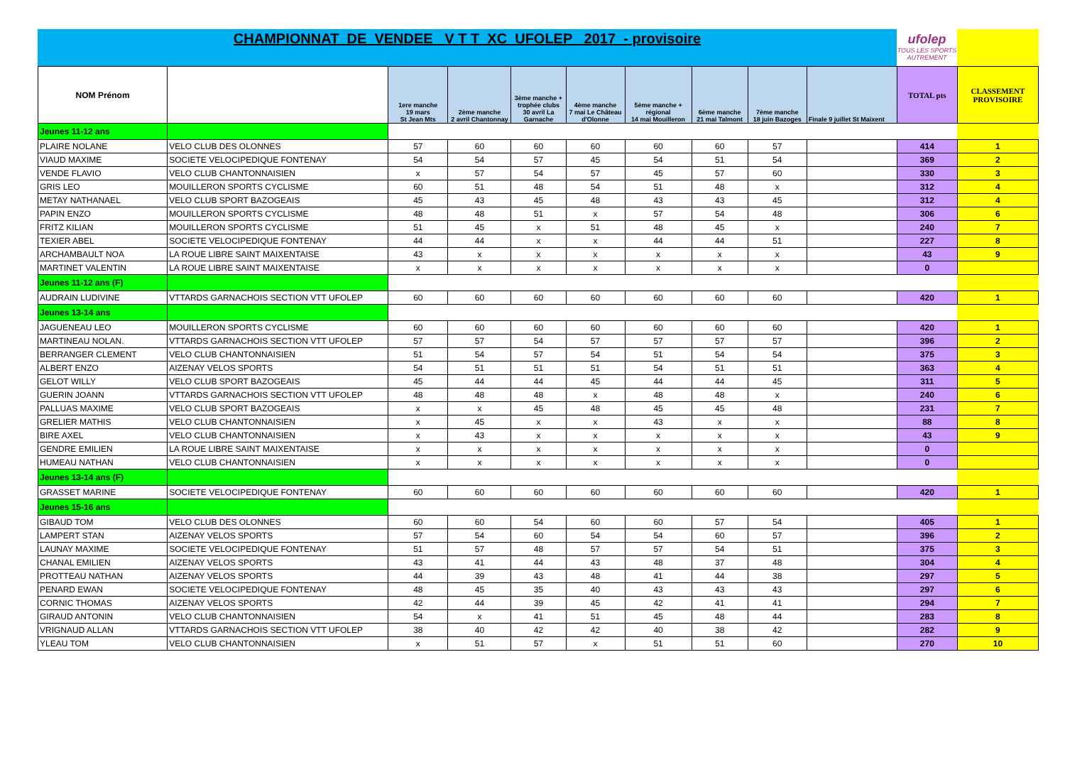CHAMPIONNAT DE VENDEE V T T XC UFOLEP 2017 - provisoire ufolep
TOUS LES SPORTS AUTREMENT
| NOM Prénom | | 1ere manche 19 mars St Jean Mts | 2ème manche 2 avril Chantonnay | 3ème manche + trophée clubs 30 avril La Garnache | 4ème manche 7 mai Le Château d'Olonne | 5ème manche + régional 14 mai Mouilleron | 6ème manche 21 mai Talmont | 7ème manche 18 juin Bazoges | Finale 9 juillet St Maixent | TOTAL pts | CLASSEMENT PROVISOIRE |
| --- | --- | --- | --- | --- | --- | --- | --- | --- | --- | --- | --- |
| Jeunes 11-12 ans | | | | | | | | | | | |
| PLAIRE NOLANE | VELO CLUB DES OLONNES | 57 | 60 | 60 | 60 | 60 | 60 | 57 | | 414 | 1 |
| VIAUD MAXIME | SOCIETE VELOCIPEDIQUE FONTENAY | 54 | 54 | 57 | 45 | 54 | 51 | 54 | | 369 | 2 |
| VENDE FLAVIO | VELO CLUB CHANTONNAISIEN | x | 57 | 54 | 57 | 45 | 57 | 60 | | 330 | 3 |
| GRIS LEO | MOUILLERON SPORTS CYCLISME | 60 | 51 | 48 | 54 | 51 | 48 | x | | 312 | 4 |
| METAY NATHANAEL | VELO CLUB SPORT BAZOGEAIS | 45 | 43 | 45 | 48 | 43 | 43 | 45 | | 312 | 4 |
| PAPIN ENZO | MOUILLERON SPORTS CYCLISME | 48 | 48 | 51 | x | 57 | 54 | 48 | | 306 | 6 |
| FRITZ KILIAN | MOUILLERON SPORTS CYCLISME | 51 | 45 | x | 51 | 48 | 45 | x | | 240 | 7 |
| TEXIER ABEL | SOCIETE VELOCIPEDIQUE FONTENAY | 44 | 44 | x | x | 44 | 44 | 51 | | 227 | 8 |
| ARCHAMBAULT NOA | LA ROUE LIBRE SAINT MAIXENTAISE | 43 | x | x | x | x | x | x | | 43 | 9 |
| MARTINET VALENTIN | LA ROUE LIBRE SAINT MAIXENTAISE | x | x | x | x | x | x | x | | 0 | |
| Jeunes 11-12 ans (F) | | | | | | | | | | | |
| AUDRAIN LUDIVINE | VTTARDS GARNACHOIS SECTION VTT UFOLEP | 60 | 60 | 60 | 60 | 60 | 60 | 60 | | 420 | 1 |
| Jeunes 13-14 ans | | | | | | | | | | | |
| JAGUENEAU LEO | MOUILLERON SPORTS CYCLISME | 60 | 60 | 60 | 60 | 60 | 60 | 60 | | 420 | 1 |
| MARTINEAU NOLAN. | VTTARDS GARNACHOIS SECTION VTT UFOLEP | 57 | 57 | 54 | 57 | 57 | 57 | 57 | | 396 | 2 |
| BERRANGER CLEMENT | VELO CLUB CHANTONNAISIEN | 51 | 54 | 57 | 54 | 51 | 54 | 54 | | 375 | 3 |
| ALBERT ENZO | AIZENAY VELOS SPORTS | 54 | 51 | 51 | 51 | 54 | 51 | 51 | | 363 | 4 |
| GELOT WILLY | VELO CLUB SPORT BAZOGEAIS | 45 | 44 | 44 | 45 | 44 | 44 | 45 | | 311 | 5 |
| GUERIN JOANN | VTTARDS GARNACHOIS SECTION VTT UFOLEP | 48 | 48 | 48 | x | 48 | 48 | x | | 240 | 6 |
| PALLUAS MAXIME | VELO CLUB SPORT BAZOGEAIS | x | x | 45 | 48 | 45 | 45 | 48 | | 231 | 7 |
| GRELIER MATHIS | VELO CLUB CHANTONNAISIEN | x | 45 | x | x | 43 | x | x | | 88 | 8 |
| BIRE AXEL | VELO CLUB CHANTONNAISIEN | x | 43 | x | x | x | x | x | | 43 | 9 |
| GENDRE EMILIEN | LA ROUE LIBRE SAINT MAIXENTAISE | x | x | x | x | x | x | x | | 0 | |
| HUMEAU NATHAN | VELO CLUB CHANTONNAISIEN | x | x | x | x | x | x | x | | 0 | |
| Jeunes 13-14 ans (F) | | | | | | | | | | | |
| GRASSET MARINE | SOCIETE VELOCIPEDIQUE FONTENAY | 60 | 60 | 60 | 60 | 60 | 60 | 60 | | 420 | 1 |
| Jeunes 15-16 ans | | | | | | | | | | | |
| GIBAUD TOM | VELO CLUB DES OLONNES | 60 | 60 | 54 | 60 | 60 | 57 | 54 | | 405 | 1 |
| LAMPERT STAN | AIZENAY VELOS SPORTS | 57 | 54 | 60 | 54 | 54 | 60 | 57 | | 396 | 2 |
| LAUNAY MAXIME | SOCIETE VELOCIPEDIQUE FONTENAY | 51 | 57 | 48 | 57 | 57 | 54 | 51 | | 375 | 3 |
| CHANAL EMILIEN | AIZENAY VELOS SPORTS | 43 | 41 | 44 | 43 | 48 | 37 | 48 | | 304 | 4 |
| PROTTEAU NATHAN | AIZENAY VELOS SPORTS | 44 | 39 | 43 | 48 | 41 | 44 | 38 | | 297 | 5 |
| PENARD EWAN | SOCIETE VELOCIPEDIQUE FONTENAY | 48 | 45 | 35 | 40 | 43 | 43 | 43 | | 297 | 6 |
| CORNIC THOMAS | AIZENAY VELOS SPORTS | 42 | 44 | 39 | 45 | 42 | 41 | 41 | | 294 | 7 |
| GIRAUD ANTONIN | VELO CLUB CHANTONNAISIEN | 54 | x | 41 | 51 | 45 | 48 | 44 | | 283 | 8 |
| VRIGNAUD ALLAN | VTTARDS GARNACHOIS SECTION VTT UFOLEP | 38 | 40 | 42 | 42 | 40 | 38 | 42 | | 282 | 9 |
| YLEAU TOM | VELO CLUB CHANTONNAISIEN | x | 51 | 57 | x | 51 | 51 | 60 | | 270 | 10 |